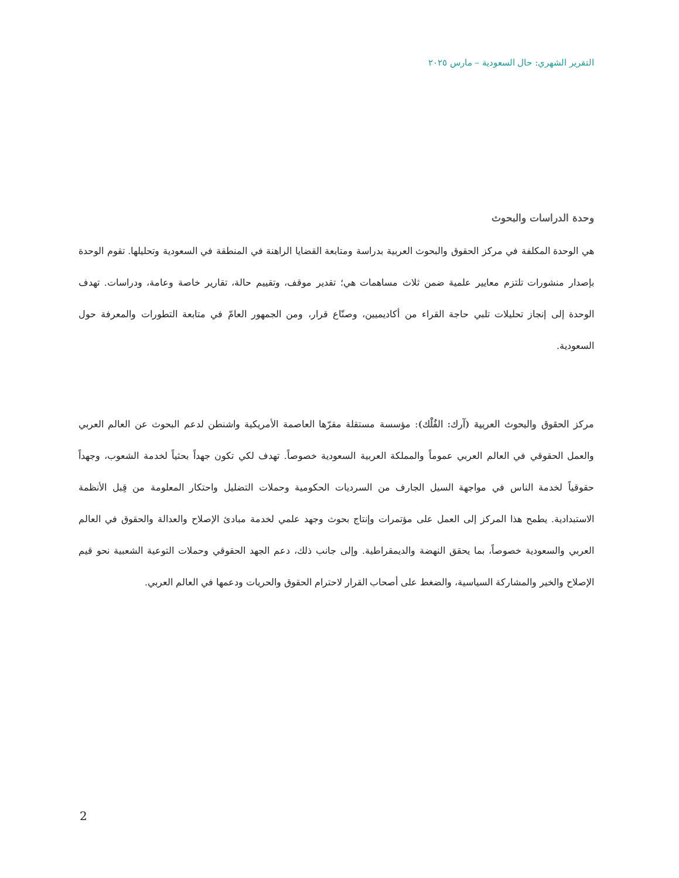التقرير الشهري: حال السعودية – مارس ٢٠٢٥
وحدة الدراسات والبحوث
هي الوحدة المكلفة في مركز الحقوق والبحوث العربية بدراسة ومتابعة القضايا الراهنة في المنطقة في السعودية وتحليلها. تقوم الوحدة بإصدار منشورات تلتزم معايير علمية ضمن ثلاث مساهمات هي؛ تقدير موقف، وتقييم حالة، تقارير خاصة وعامة، ودراسات. تهدف الوحدة إلى إنجاز تحليلات تلبي حاجة القراء من أكاديميين، وصنّاع قرار، ومن الجمهور العامّ في متابعة التطورات والمعرفة حول السعودية.
مركز الحقوق والبحوث العربية (آرك: الفُلْك): مؤسسة مستقلة مقرّها العاصمة الأمريكية واشنطن لدعم البحوث عن العالم العربي والعمل الحقوقي في العالم العربي عموماً والمملكة العربية السعودية خصوصاً. تهدف لكي تكون جهداً بحثياً لخدمة الشعوب، وجهداً حقوقياً لخدمة الناس في مواجهة السيل الجارف من السرديات الحكومية وحملات التضليل واحتكار المعلومة من قِبل الأنظمة الاستبدادية. يطمح هذا المركز إلى العمل على مؤتمرات وإنتاج بحوث وجهد علمي لخدمة مبادئ الإصلاح والعدالة والحقوق في العالم العربي والسعودية خصوصاً، بما يحقق النهضة والديمقراطية. وإلى جانب ذلك، دعم الجهد الحقوقي وحملات التوعية الشعبية نحو قيم الإصلاح والخير والمشاركة السياسية، والضغط على أصحاب القرار لاحترام الحقوق والحريات ودعمها في العالم العربي.
2